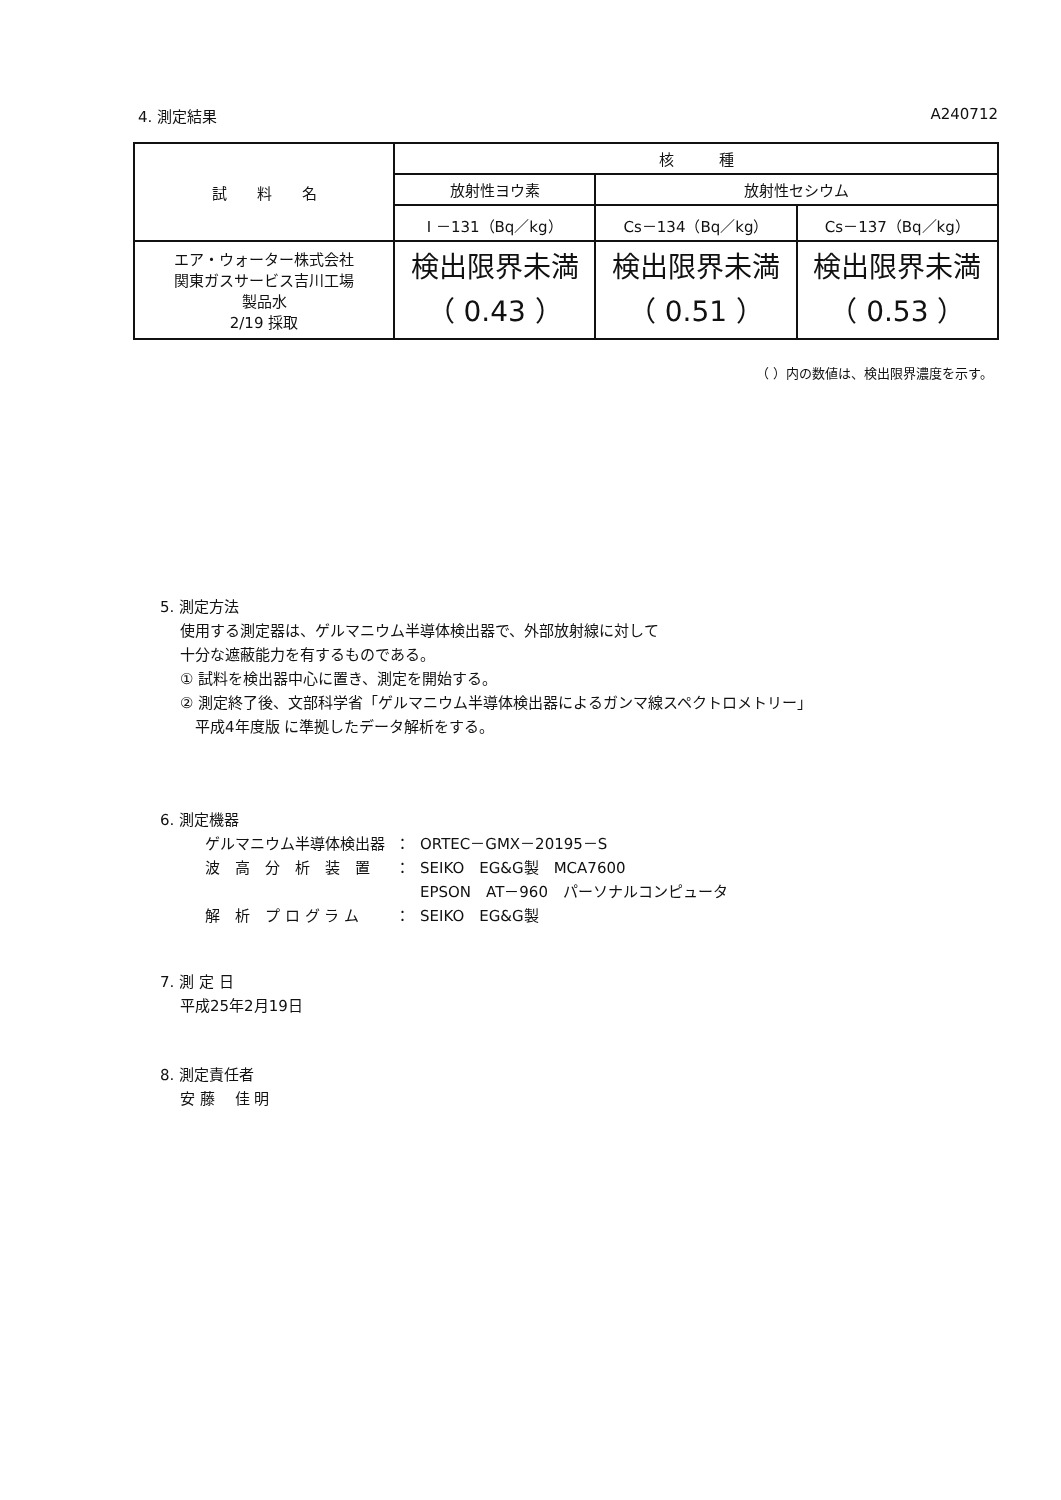4. 測定結果 A240712
| 試 料 名 | 核 種 | | |
| --- | --- | --- | --- |
| | 放射性ヨウ素 | 放射性セシウム | |
| | I －131（Bq／kg） | Cs－134（Bq／kg） | Cs－137（Bq／kg） |
| エア・ウォーター株式会社 関東ガスサービス吉川工場 製品水 2/19 採取 | 検出限界未満 （ 0.43 ） | 検出限界未満 （ 0.51 ） | 検出限界未満 （ 0.53 ） |
（ ）内の数値は、検出限界濃度を示す。
5. 測定方法
使用する測定器は、ゲルマニウム半導体検出器で、外部放射線に対して
十分な遮蔽能力を有するものである。
① 試料を検出器中心に置き、測定を開始する。
② 測定終了後、文部科学省「ゲルマニウム半導体検出器によるガンマ線スペクトロメトリー」
　平成4年度版 に準拠したデータ解析をする。
6. 測定機器
| ゲルマニウム半導体検出器 | ： | ORTEC－GMX－20195－S |
| 波 高 分 析 装 置 | ： | SEIKO EG&G製 MCA7600 |
| | | EPSON AT－960 パーソナルコンピュータ |
| 解 析 プ ロ グ ラ ム | ： | SEIKO EG&G製 |
7. 測 定 日
平成25年2月19日
8. 測定責任者
安 藤　 佳 明